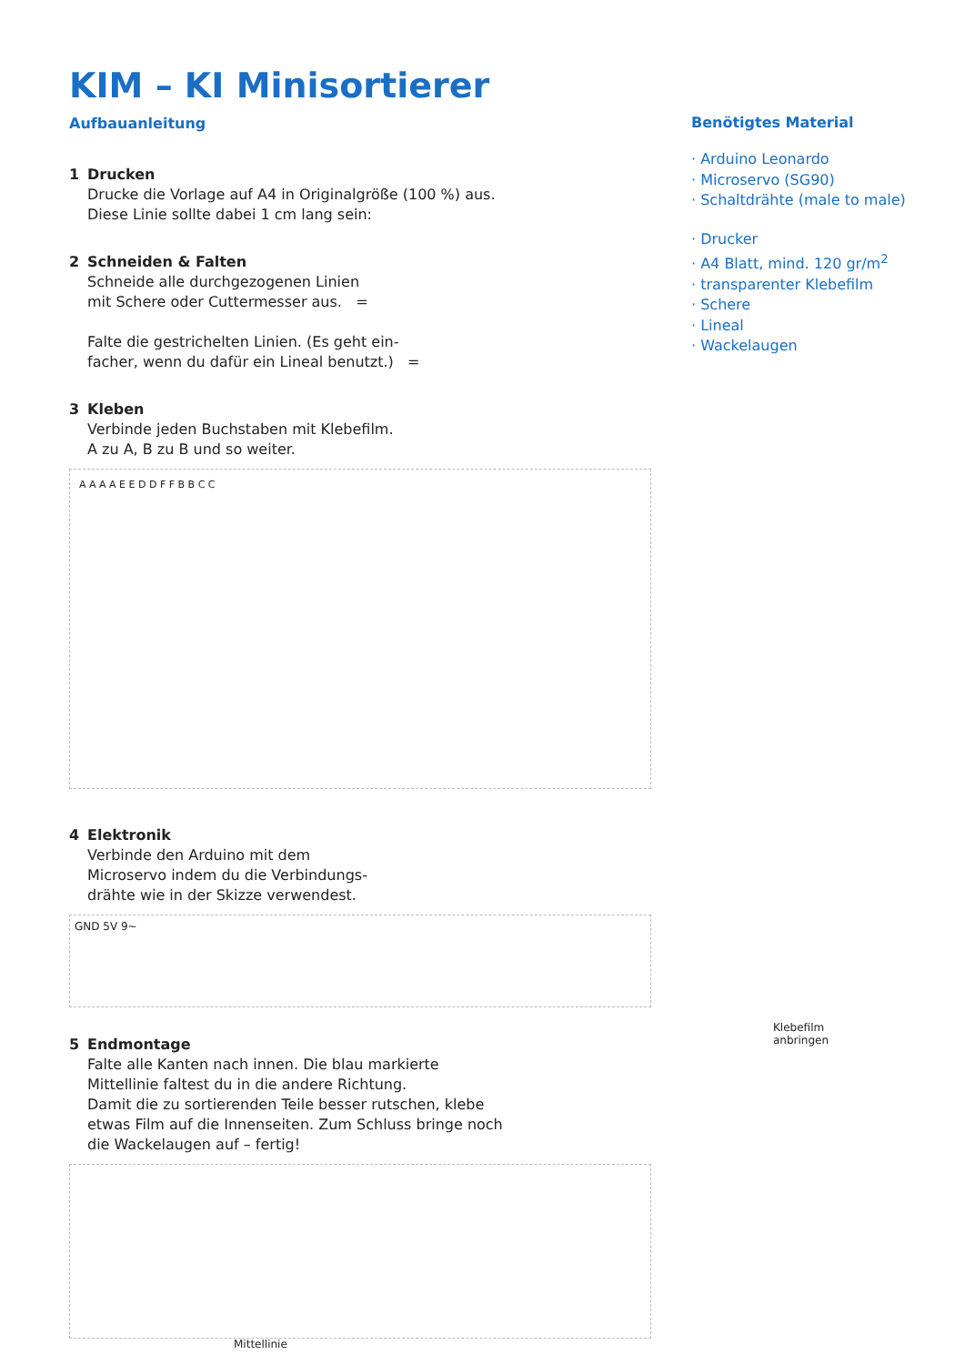KIM – KI Minisortierer
Aufbauanleitung
1 Drucken
Drucke die Vorlage auf A4 in Originalgröße (100 %) aus.
Diese Linie sollte dabei 1 cm lang sein:
2 Schneiden & Falten
Schneide alle durchgezogenen Linien
mit Schere oder Cuttermesser aus. =
Falte die gestrichelten Linien. (Es geht ein-
facher, wenn du dafür ein Lineal benutzt.) =
3 Kleben
Verbinde jeden Buchstaben mit Klebefilm.
A zu A, B zu B und so weiter.
A A A A E E D D F F B B C C
4 Elektronik
Verbinde den Arduino mit dem
Microservo indem du die Verbindungs-
drähte wie in der Skizze verwendest.
GND 5V 9~
5 Endmontage
Falte alle Kanten nach innen. Die blau markierte
Mittellinie faltest du in die andere Richtung.
Damit die zu sortierenden Teile besser rutschen, klebe
etwas Film auf die Innenseiten. Zum Schluss bringe noch
die Wackelaugen auf – fertig!
Mittellinie
Benötigtes Material
· Arduino Leonardo
· Microservo (SG90)
· Schaltdrähte (male to male)
· Drucker
· A4 Blatt, mind. 120 gr/m<sup>2</sup>
· transparenter Klebefilm
· Schere
· Lineal
· Wackelaugen
Klebefilm
anbringen